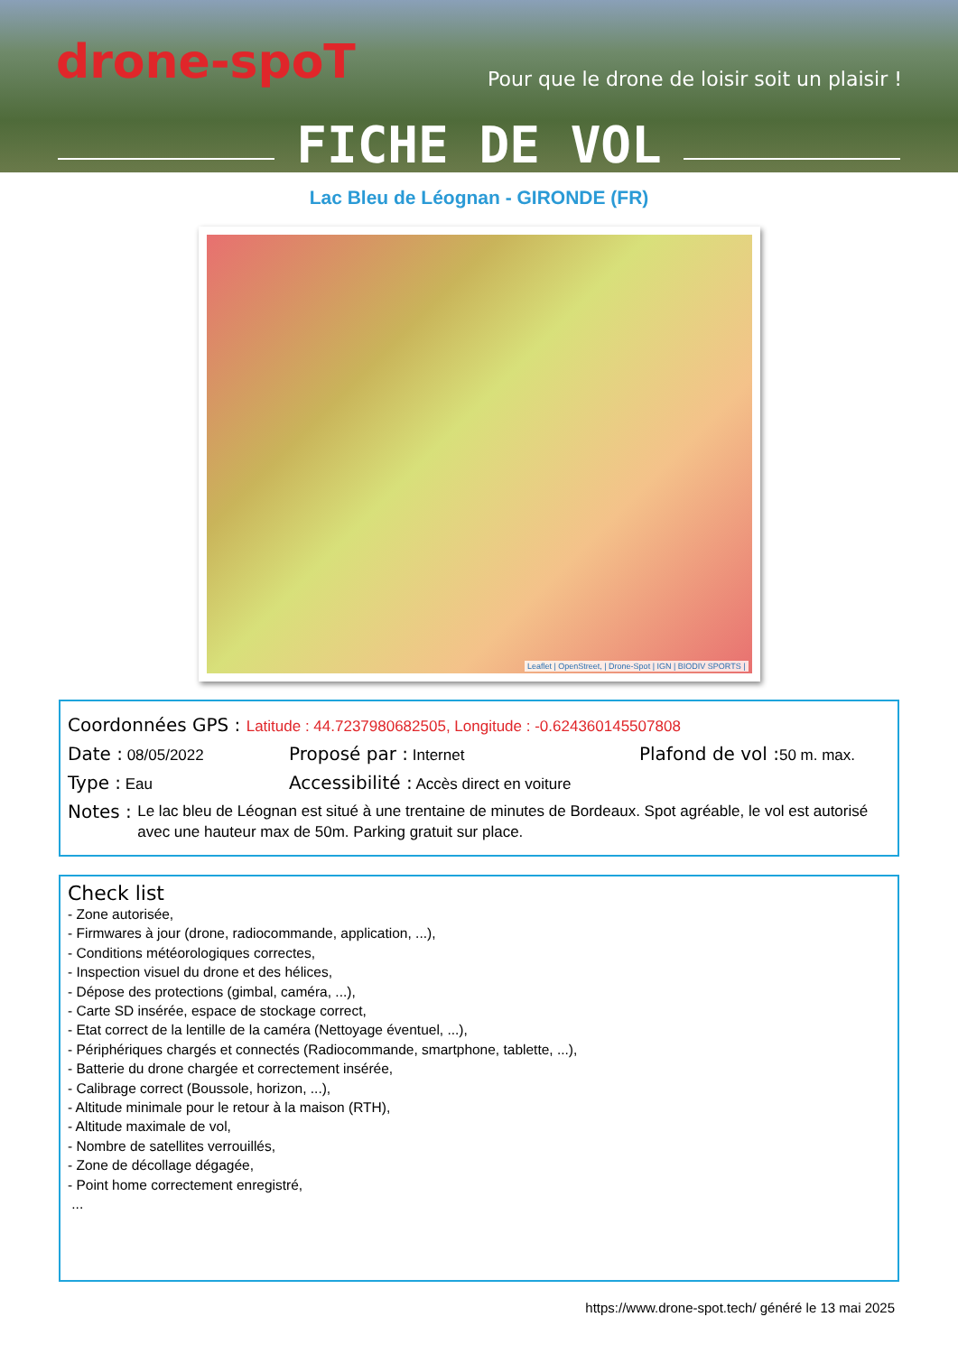drone-spoT
Pour que le drone de loisir soit un plaisir !
FICHE DE VOL
Lac Bleu de Léognan - GIRONDE (FR)
Leaflet | OpenStreet, | Drone-Spot | IGN | BIODIV SPORTS |
Coordonnées GPS : Latitude : 44.7237980682505, Longitude : -0.624360145507808
Date : 08/05/2022 Proposé par : Internet Plafond de vol : 50 m. max.
Type : Eau Accessibilité : Accès direct en voiture
Notes : Le lac bleu de Léognan est situé à une trentaine de minutes de Bordeaux. Spot agréable, le vol est autorisé avec une hauteur max de 50m. Parking gratuit sur place.
Check list
- Zone autorisée,
- Firmwares à jour (drone, radiocommande, application, ...),
- Conditions météorologiques correctes,
- Inspection visuel du drone et des hélices,
- Dépose des protections (gimbal, caméra, ...),
- Carte SD insérée, espace de stockage correct,
- Etat correct de la lentille de la caméra (Nettoyage éventuel, ...),
- Périphériques chargés et connectés (Radiocommande, smartphone, tablette, ...),
- Batterie du drone chargée et correctement insérée,
- Calibrage correct (Boussole, horizon, ...),
- Altitude minimale pour le retour à la maison (RTH),
- Altitude maximale de vol,
- Nombre de satellites verrouillés,
- Zone de décollage dégagée,
- Point home correctement enregistré,
...
https://www.drone-spot.tech/ généré le 13 mai 2025